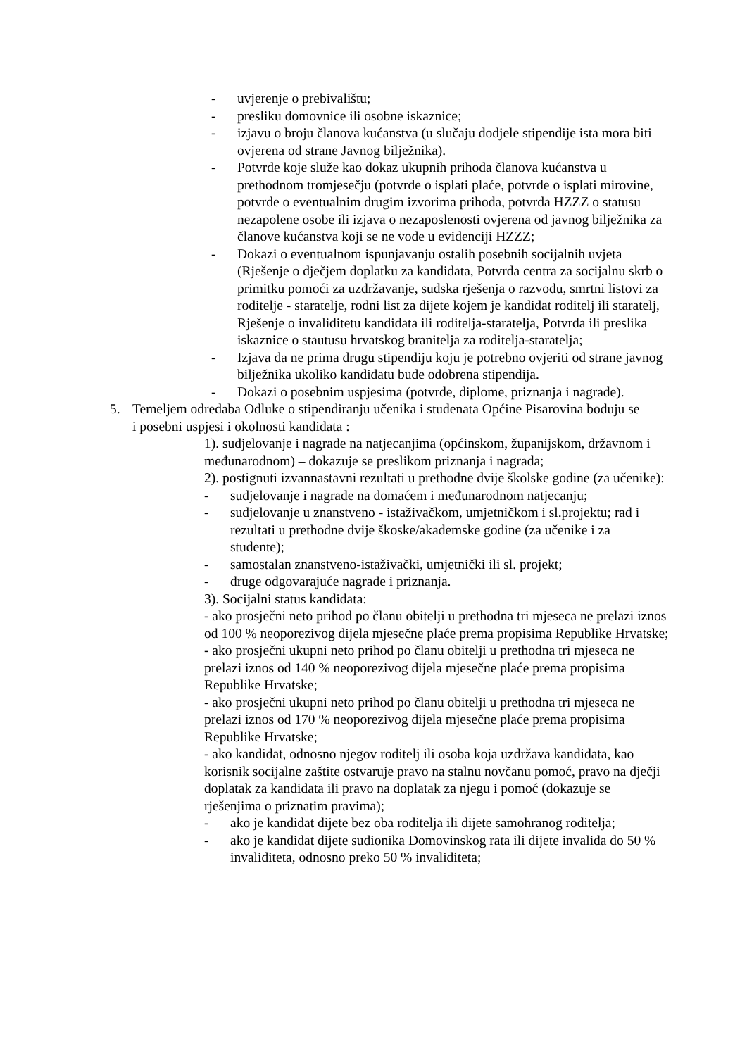- uvjerenje o prebivalištu;
- presliku domovnice ili osobne iskaznice;
- izjavu o broju članova kućanstva (u slučaju dodjele stipendije ista mora biti ovjerena od strane Javnog bilježnika).
- Potvrde koje služe kao dokaz ukupnih prihoda članova kućanstva u prethodnom tromjesečju (potvrde o isplati plaće, potvrde o isplati mirovine, potvrde o eventualnim drugim izvorima prihoda, potvrda HZZZ o statusu nezapolene osobe ili izjava o nezaposlenosti ovjerena od javnog bilježnika za članove kućanstva koji se ne vode u evidenciji HZZZ;
- Dokazi o eventualnom ispunjavanju ostalih posebnih socijalnih uvjeta (Rješenje o dječjem doplatku za kandidata, Potvrda centra za socijalnu skrb o primitku pomoći za uzdržavanje, sudska rješenja o razvodu, smrtni listovi za roditelje - staratelje, rodni list za dijete kojem je kandidat roditelj ili staratelj, Rješenje o invaliditetu kandidata ili roditelja-staratelja, Potvrda ili preslika iskaznice o stautusu hrvatskog branitelja za roditelja-staratelja;
- Izjava da ne prima drugu stipendiju koju je potrebno ovjeriti od strane javnog bilježnika ukoliko kandidatu bude odobrena stipendija.
- Dokazi o posebnim uspjesima (potvrde, diplome, priznanja i nagrade).
5. Temeljem odredaba Odluke o stipendiranju učenika i studenata Općine Pisarovina boduju se i posebni uspjesi i okolnosti kandidata :
1). sudjelovanje i nagrade na natjecanjima (općinskom, županijskom, državnom i međunarodnom) – dokazuje se preslikom priznanja i nagrada;
2). postignuti izvannastavni rezultati u prethodne dvije školske godine (za učenike):
- sudjelovanje i nagrade na domaćem i međunarodnom natjecanju;
- sudjelovanje u znanstveno - istaživačkom, umjetničkom i sl.projektu; rad i rezultati u prethodne dvije škoske/akademske godine (za učenike i za studente);
- samostalan znanstveno-istaživački, umjetnički ili sl. projekt;
- druge odgovarajuće nagrade i priznanja.
3). Socijalni status kandidata:
- ako prosječni neto prihod po članu obitelji u prethodna tri mjeseca ne prelazi iznos od 100 % neoporezivog dijela mjesečne plaće prema propisima Republike Hrvatske;
- ako prosječni ukupni neto prihod po članu obitelji u prethodna tri mjeseca ne prelazi iznos od 140 % neoporezivog dijela mjesečne plaće prema propisima Republike Hrvatske;
- ako prosječni ukupni neto prihod po članu obitelji u prethodna tri mjeseca ne prelazi iznos od 170 % neoporezivog dijela mjesečne plaće prema propisima Republike Hrvatske;
- ako kandidat, odnosno njegov roditelj ili osoba koja uzdržava kandidata, kao korisnik socijalne zaštite ostvaruje pravo na stalnu novčanu pomoć, pravo na dječji doplatak za kandidata ili pravo na doplatak za njegu i pomoć (dokazuje se rješenjima o priznatim pravima);
- ako je kandidat dijete bez oba roditelja ili dijete samohranog roditelja;
- ako je kandidat dijete sudionika Domovinskog rata ili dijete invalida do 50 % invaliditeta, odnosno preko 50 % invaliditeta;